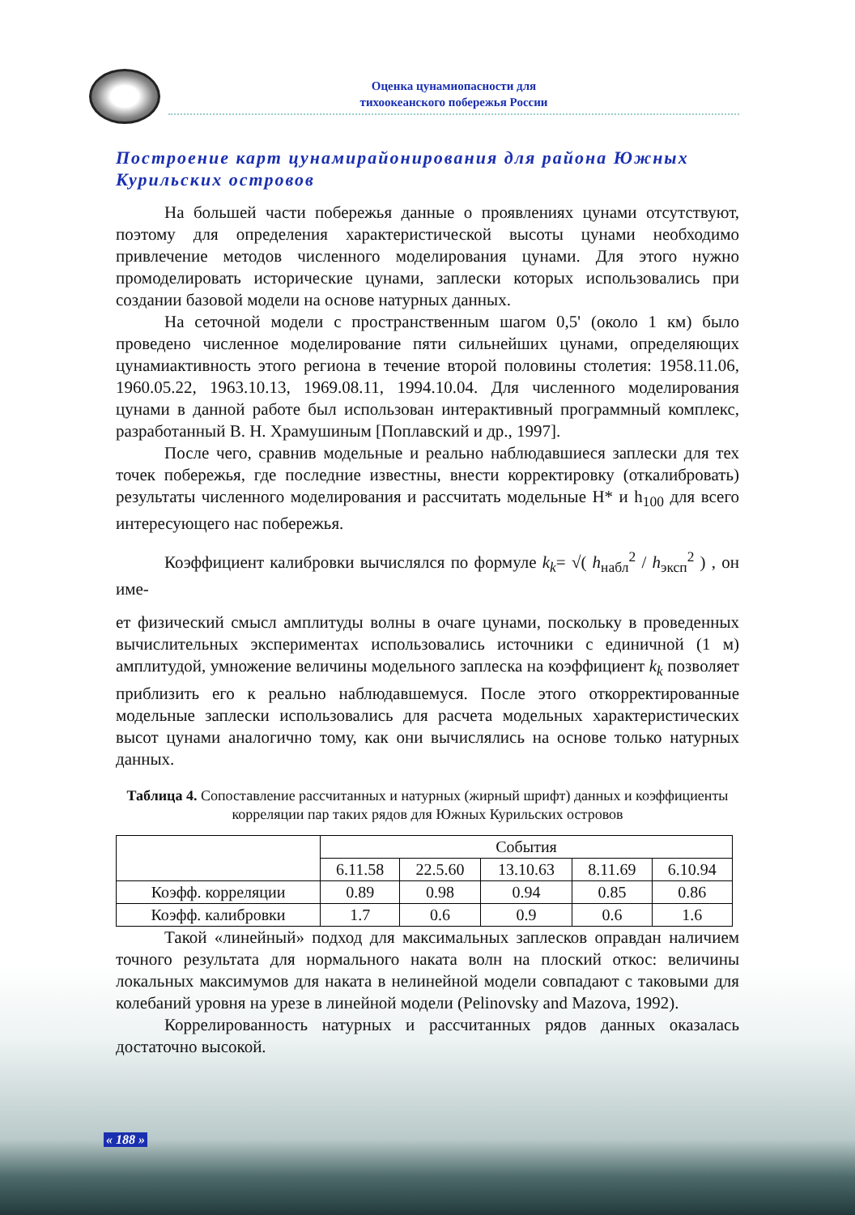Оценка цунамиопасности для
тихоокеанского побережья России
Построение карт цунамирайонирования для района Южных Курильских островов
На большей части побережья данные о проявлениях цунами отсутствуют, поэтому для определения характеристической высоты цунами необходимо привлечение методов численного моделирования цунами. Для этого нужно промоделировать исторические цунами, заплески которых использовались при создании базовой модели на основе натурных данных.
На сеточной модели с пространственным шагом 0,5' (около 1 км) было проведено численное моделирование пяти сильнейших цунами, определяющих цунамиактивность этого региона в течение второй половины столетия: 1958.11.06, 1960.05.22, 1963.10.13, 1969.08.11, 1994.10.04. Для численного моделирования цунами в данной работе был использован интерактивный программный комплекс, разработанный В. Н. Храмушиным [Поплавский и др., 1997].
После чего, сравнив модельные и реально наблюдавшиеся заплески для тех точек побережья, где последние известны, внести корректировку (откалибровать) результаты численного моделирования и рассчитать модельные Н* и h<sub>100</sub> для всего интересующего нас побережья.
Коэффициент калибровки вычислялся по формуле k<sub>k</sub>= √( h<sub>набл</sub><sup>2</sup> / h<sub>эксп</sub><sup>2</sup> ) , он име-
ет физический смысл амплитуды волны в очаге цунами, поскольку в проведенных вычислительных экспериментах использовались источники с единичной (1 м) амплитудой, умножение величины модельного заплеска на коэффициент k<sub>k</sub> позволяет приблизить его к реально наблюдавшемуся. После этого откорректированные модельные заплески использовались для расчета модельных характеристических высот цунами аналогично тому, как они вычислялись на основе только натурных данных.
Таблица 4. Сопоставление рассчитанных и натурных (жирный шрифт) данных и коэффициенты корреляции пар таких рядов для Южных Курильских островов
| | События | | | | |
| --- | --- | --- | --- | --- | --- |
| | 6.11.58 | 22.5.60 | 13.10.63 | 8.11.69 | 6.10.94 |
| Коэфф. корреляции | 0.89 | 0.98 | 0.94 | 0.85 | 0.86 |
| Коэфф. калибровки | 1.7 | 0.6 | 0.9 | 0.6 | 1.6 |
Такой «линейный» подход для максимальных заплесков оправдан наличием точного результата для нормального наката волн на плоский откос: величины локальных максимумов для наката в нелинейной модели совпадают с таковыми для колебаний уровня на урезе в линейной модели (Pelinovsky and Mazova, 1992).
Коррелированность натурных и рассчитанных рядов данных оказалась достаточно высокой.
« 188 »